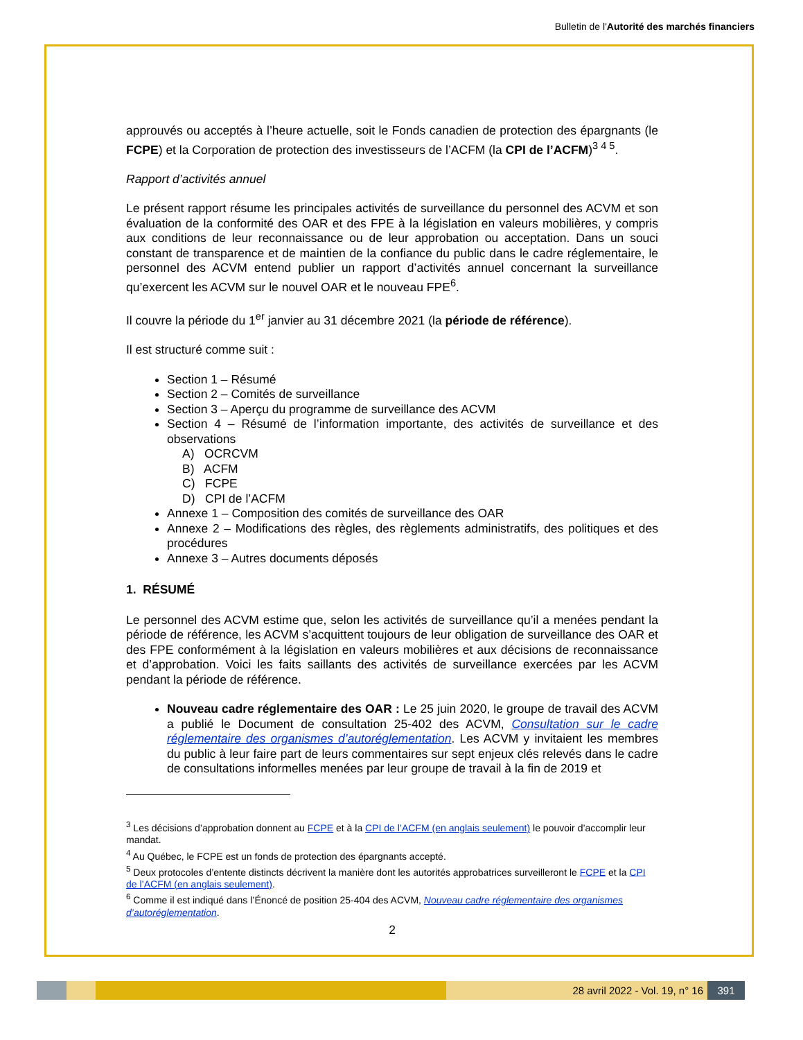Bulletin de l'Autorité des marchés financiers
approuvés ou acceptés à l’heure actuelle, soit le Fonds canadien de protection des épargnants (le FCPE) et la Corporation de protection des investisseurs de l’ACFM (la CPI de l’ACFM)<sup>3 4 5</sup>.
Rapport d’activités annuel
Le présent rapport résume les principales activités de surveillance du personnel des ACVM et son évaluation de la conformité des OAR et des FPE à la législation en valeurs mobilières, y compris aux conditions de leur reconnaissance ou de leur approbation ou acceptation. Dans un souci constant de transparence et de maintien de la confiance du public dans le cadre réglementaire, le personnel des ACVM entend publier un rapport d’activités annuel concernant la surveillance qu’exercent les ACVM sur le nouvel OAR et le nouveau FPE<sup>6</sup>.
Il couvre la période du 1<sup>er</sup> janvier au 31 décembre 2021 (la période de référence).
Il est structuré comme suit :
Section 1 – Résumé
Section 2 – Comités de surveillance
Section 3 – Aperçu du programme de surveillance des ACVM
Section 4 – Résumé de l’information importante, des activités de surveillance et des observations
A) OCRCVM
B) ACFM
C) FCPE
D) CPI de l’ACFM
Annexe 1 – Composition des comités de surveillance des OAR
Annexe 2 – Modifications des règles, des règlements administratifs, des politiques et des procédures
Annexe 3 – Autres documents déposés
1. RÉSUMÉ
Le personnel des ACVM estime que, selon les activités de surveillance qu’il a menées pendant la période de référence, les ACVM s’acquittent toujours de leur obligation de surveillance des OAR et des FPE conformément à la législation en valeurs mobilières et aux décisions de reconnaissance et d’approbation. Voici les faits saillants des activités de surveillance exercées par les ACVM pendant la période de référence.
Nouveau cadre réglementaire des OAR : Le 25 juin 2020, le groupe de travail des ACVM a publié le Document de consultation 25-402 des ACVM, Consultation sur le cadre réglementaire des organismes d’autoréglementation. Les ACVM y invitaient les membres du public à leur faire part de leurs commentaires sur sept enjeux clés relevés dans le cadre de consultations informelles menées par leur groupe de travail à la fin de 2019 et
<sup>3</sup> Les décisions d’approbation donnent au FCPE et à la CPI de l’ACFM (en anglais seulement) le pouvoir d’accomplir leur mandat.
<sup>4</sup> Au Québec, le FCPE est un fonds de protection des épargnants accepté.
<sup>5</sup> Deux protocoles d’entente distincts décrivent la manière dont les autorités approbatrices surveilleront le FCPE et la CPI de l’ACFM (en anglais seulement).
<sup>6</sup> Comme il est indiqué dans l’Énoncé de position 25-404 des ACVM, Nouveau cadre réglementaire des organismes d’autoréglementation.
2
28 avril 2022 - Vol. 19, n° 16 391